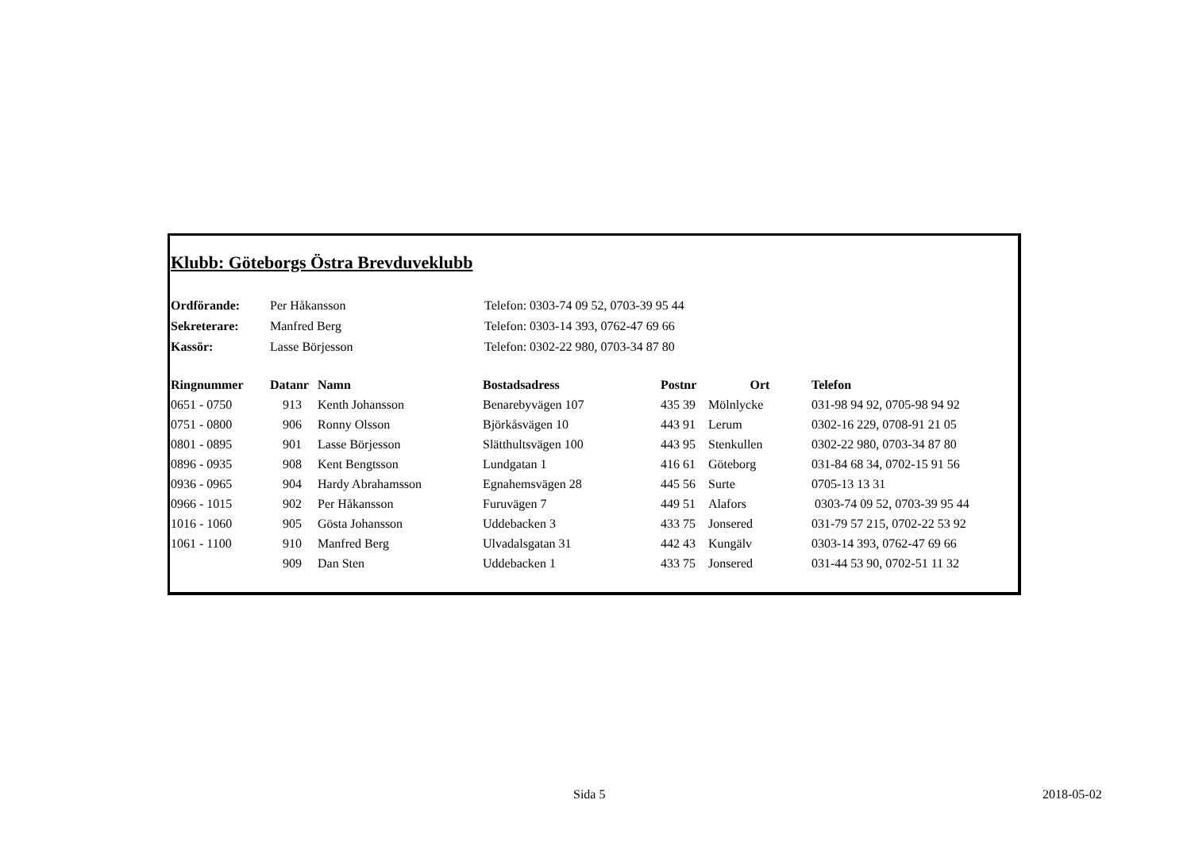Klubb: Göteborgs Östra Brevduveklubb
| Ordförande: | Per Håkansson | Telefon: 0303-74 09 52, 0703-39 95 44 |
| Sekreterare: | Manfred Berg | Telefon: 0303-14 393, 0762-47 69 66 |
| Kassör: | Lasse Börjesson | Telefon: 0302-22 980, 0703-34 87 80 |
| Ringnummer | Datanr | Namn | Bostadsadress | Postnr | Ort | Telefon |
| --- | --- | --- | --- | --- | --- | --- |
| 0651 - 0750 | 913 | Kenth Johansson | Benarebyvägen 107 | 435 39 | Mölnlycke | 031-98 94 92, 0705-98 94 92 |
| 0751 - 0800 | 906 | Ronny Olsson | Björkåsvägen 10 | 443 91 | Lerum | 0302-16 229, 0708-91 21 05 |
| 0801 - 0895 | 901 | Lasse Börjesson | Slätthultsvägen 100 | 443 95 | Stenkullen | 0302-22 980, 0703-34 87 80 |
| 0896 - 0935 | 908 | Kent Bengtsson | Lundgatan 1 | 416 61 | Göteborg | 031-84 68 34, 0702-15 91 56 |
| 0936 - 0965 | 904 | Hardy Abrahamsson | Egnahemsvägen 28 | 445 56 | Surte | 0705-13 13 31 |
| 0966 - 1015 | 902 | Per Håkansson | Furuvägen 7 | 449 51 | Alafors | 0303-74 09 52, 0703-39 95 44 |
| 1016 - 1060 | 905 | Gösta Johansson | Uddebacken 3 | 433 75 | Jonsered | 031-79 57 215, 0702-22 53 92 |
| 1061 - 1100 | 910 | Manfred Berg | Ulvadalsgatan 31 | 442 43 | Kungälv | 0303-14 393, 0762-47 69 66 |
| | 909 | Dan Sten | Uddebacken 1 | 433 75 | Jonsered | 031-44 53 90, 0702-51 11 32 |
Sida 5 2018-05-02